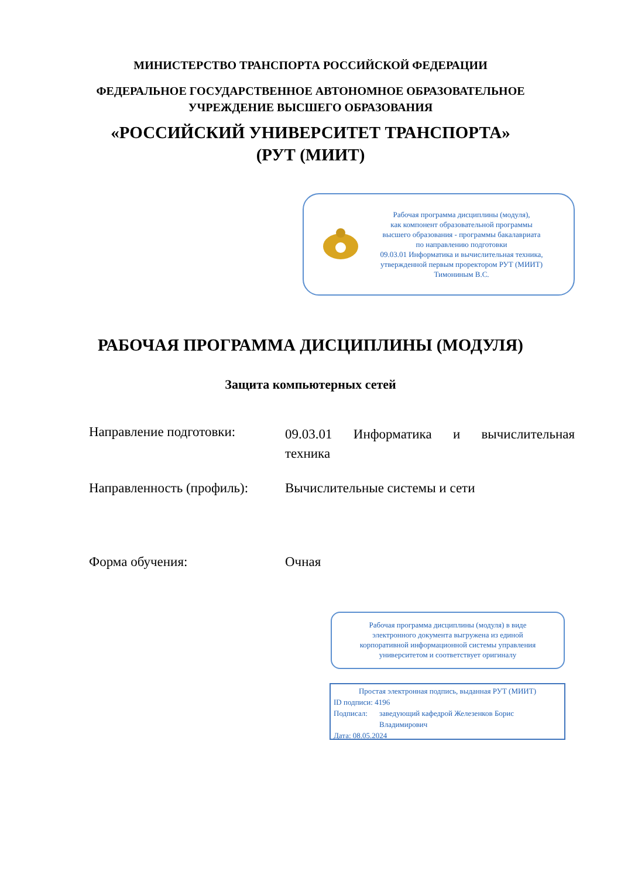МИНИСТЕРСТВО ТРАНСПОРТА РОССИЙСКОЙ ФЕДЕРАЦИИ
ФЕДЕРАЛЬНОЕ ГОСУДАРСТВЕННОЕ АВТОНОМНОЕ ОБРАЗОВАТЕЛЬНОЕ
УЧРЕЖДЕНИЕ ВЫСШЕГО ОБРАЗОВАНИЯ
«РОССИЙСКИЙ УНИВЕРСИТЕТ ТРАНСПОРТА»
(РУТ (МИИТ)
Рабочая программа дисциплины (модуля),
как компонент образовательной программы
высшего образования - программы бакалавриата
по направлению подготовки
09.03.01 Информатика и вычислительная техника,
утвержденной первым проректором РУТ (МИИТ)
Тимониным В.С.
РАБОЧАЯ ПРОГРАММА ДИСЦИПЛИНЫ (МОДУЛЯ)
Защита компьютерных сетей
Направление подготовки:
09.03.01 Информатика и вычислительная техника
Направленность (профиль):
Вычислительные системы и сети
Форма обучения: Очная
Рабочая программа дисциплины (модуля) в виде
электронного документа выгружена из единой
корпоративной информационной системы управления
университетом и соответствует оригиналу
Простая электронная подпись, выданная РУТ (МИИТ)
ID подписи: 4196
Подписал: заведующий кафедрой Железенков Борис
Владимирович
Дата: 08.05.2024